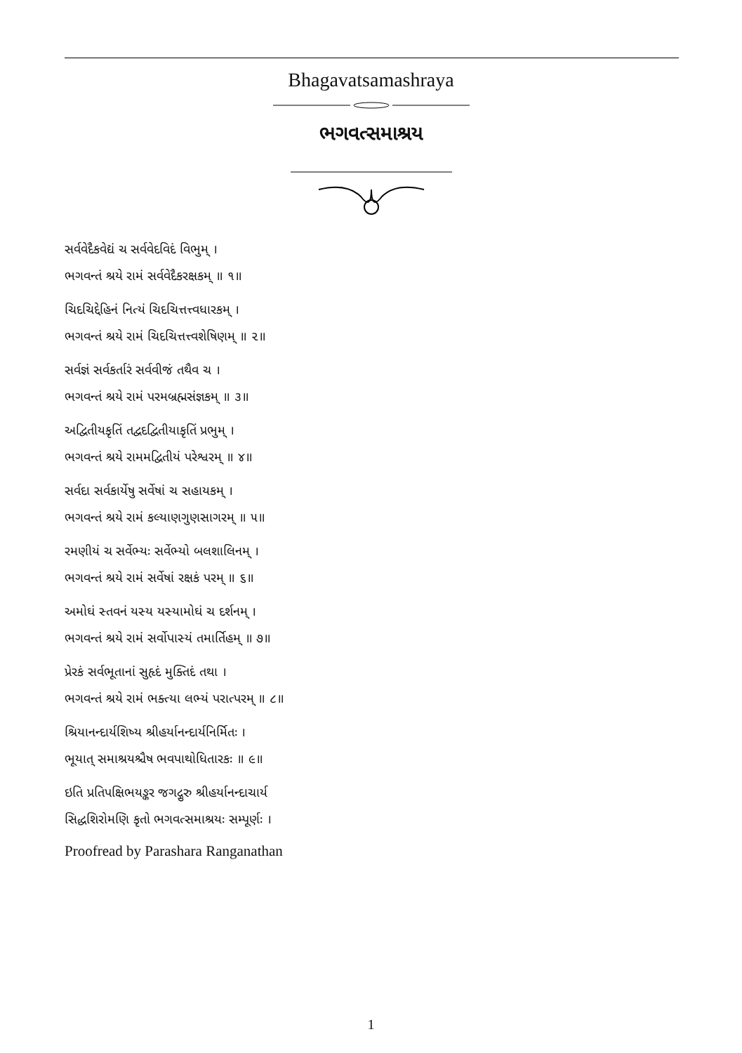Bhagavatsamashraya
ભગવત્સમાશ્રય
સર્વવેદૈકવેદ્યં ચ સર્વવેદવિદં વિભુમ્ ।
ભગવન્તં શ્રયે રામં સર્વવેદૈકરક્ષકમ્ ॥ ૧॥
ચિદચિદ્દેહિનં નિત્યં ચિદચિત્તત્ત્વધારકમ્ ।
ભગવન્તં શ્રયે રામં ચિદચિત્તત્ત્વશેષિણમ્ ॥ ૨॥
સર્વજ્ઞં સર્વકર્તારં સર્વવીજં તથૈવ ચ ।
ભગવન્તં શ્રયે રામં પરમબ્રહ્મસંજ્ઞકમ્ ॥ ૩॥
અદ્વિતીયકૃતિં તદ્વદદ્વિતીયાકૃતિં પ્રભુમ્ ।
ભગવન્તં શ્રયે રામમદ્વિતીયં પરેશ્વરમ્ ॥ ૪॥
સર્વદા સર્વકાર્યેષુ સર્વેષાં ચ સહાયકમ્ ।
ભગવન્તં શ્રયે રામં કલ્યાણગુણસાગરમ્ ॥ ૫॥
રમણીયં ચ સર્વેભ્યઃ સર્વેભ્યો બલશાલિનમ્ ।
ભગવન્તં શ્રયે રામં સર્વેષાં રક્ષકં પરમ્ ॥ ૬॥
અમોઘં સ્તવનં યસ્ય યસ્યામોઘં ચ દર્શનમ્ ।
ભગવન્તં શ્રયે રામં સર્વોપાસ્યં તમાર્તિહમ્ ॥ ૭॥
પ્રેરકં સર્વભૂતાનાં સુહૃદં મુક્તિદં તથા ।
ભગવન્તં શ્રયે રામં ભક્ત્યા લભ્યં પરાત્પરમ્ ॥ ૮॥
શ્રિયાનન્દાર્યશિષ્ય શ્રીહર્યાનન્દાર્યનિર્મિતઃ ।
ભૂયાત્ સમાશ્રયશ્ચૈષ ભવપાથોધિતારકઃ ॥ ૯॥
ઇતિ પ્રતિપક્ષિભયઙ્કર જગદ્ગુરુ શ્રીહર્યાનન્દાચાર્ય
સિદ્ધશિરોમણિ કૃતો ભગવત્સમાશ્રયઃ સમ્પૂર્ણઃ ।
Proofread by Parashara Ranganathan
1